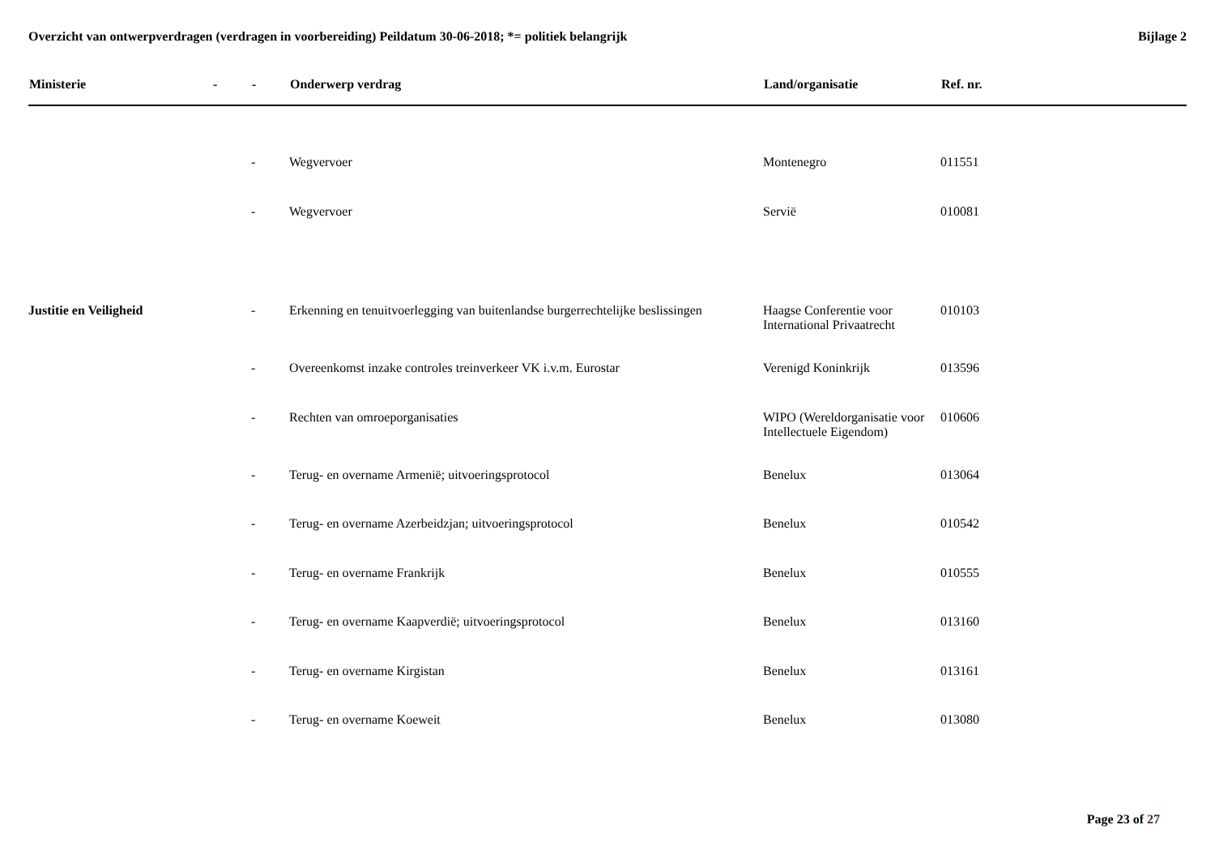Overzicht van ontwerpverdragen (verdragen in voorbereiding) Peildatum 30-06-2018; *= politiek belangrijk
Bijlage 2
| Ministerie | - | - | Onderwerp verdrag | Land/organisatie | Ref. nr. |
| --- | --- | --- | --- | --- | --- |
| | | - | Wegvervoer | Montenegro | 011551 |
| | | - | Wegvervoer | Servië | 010081 |
| Justitie en Veiligheid | | - | Erkenning en tenuitvoerlegging van buitenlandse burgerrechtelijke beslissingen | Haagse Conferentie voor International Privaatrecht | 010103 |
| | | - | Overeenkomst inzake controles treinverkeer VK i.v.m. Eurostar | Verenigd Koninkrijk | 013596 |
| | | - | Rechten van omroeporganisaties | WIPO (Wereldorganisatie voor Intellectuele Eigendom) | 010606 |
| | | - | Terug- en overname Armenië; uitvoeringsprotocol | Benelux | 013064 |
| | | - | Terug- en overname Azerbeidzjan; uitvoeringsprotocol | Benelux | 010542 |
| | | - | Terug- en overname Frankrijk | Benelux | 010555 |
| | | - | Terug- en overname Kaapverdië; uitvoeringsprotocol | Benelux | 013160 |
| | | - | Terug- en overname Kirgistan | Benelux | 013161 |
| | | - | Terug- en overname Koeweit | Benelux | 013080 |
Page 23 of 27